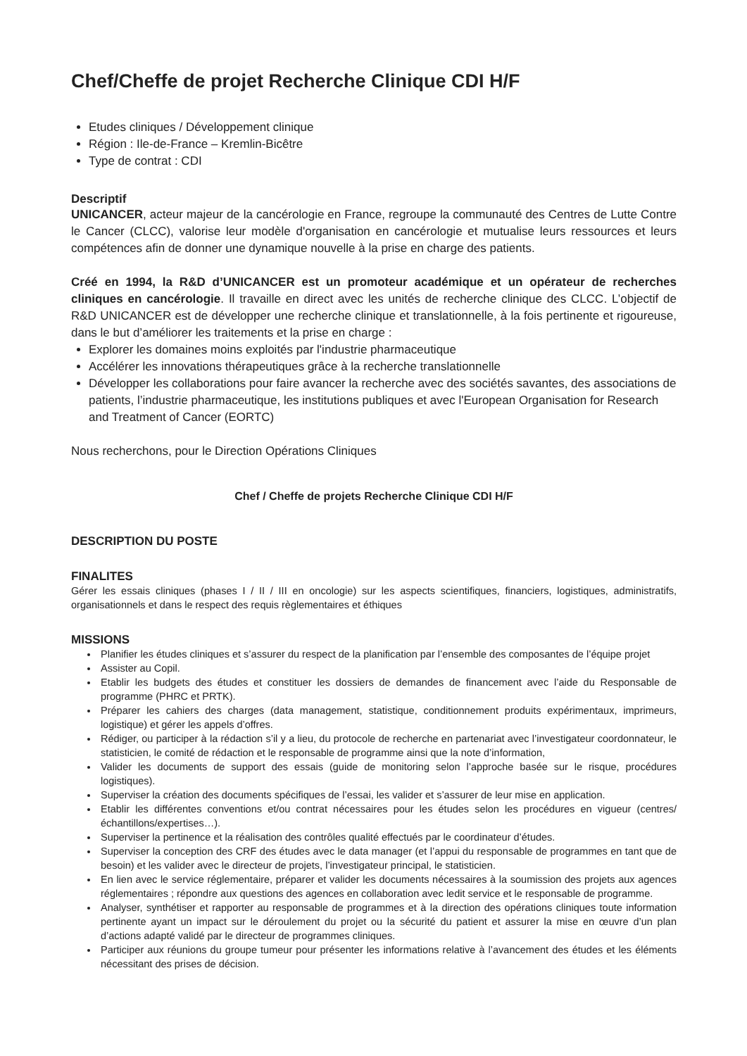Chef/Cheffe de projet Recherche Clinique CDI H/F
Etudes cliniques / Développement clinique
Région : Ile-de-France – Kremlin-Bicêtre
Type de contrat : CDI
Descriptif
UNICANCER, acteur majeur de la cancérologie en France, regroupe la communauté des Centres de Lutte Contre le Cancer (CLCC), valorise leur modèle d'organisation en cancérologie et mutualise leurs ressources et leurs compétences afin de donner une dynamique nouvelle à la prise en charge des patients.
Créé en 1994, la R&D d’UNICANCER est un promoteur académique et un opérateur de recherches cliniques en cancérologie. Il travaille en direct avec les unités de recherche clinique des CLCC. L’objectif de R&D UNICANCER est de développer une recherche clinique et translationnelle, à la fois pertinente et rigoureuse, dans le but d’améliorer les traitements et la prise en charge :
Explorer les domaines moins exploités par l'industrie pharmaceutique
Accélérer les innovations thérapeutiques grâce à la recherche translationnelle
Développer les collaborations pour faire avancer la recherche avec des sociétés savantes, des associations de patients, l’industrie pharmaceutique, les institutions publiques et avec l'European Organisation for Research and Treatment of Cancer (EORTC)
Nous recherchons, pour le Direction Opérations Cliniques
Chef / Cheffe de projets Recherche Clinique CDI H/F
DESCRIPTION DU POSTE
FINALITES
Gérer les essais cliniques (phases I / II / III en oncologie) sur les aspects scientifiques, financiers, logistiques, administratifs, organisationnels et dans le respect des requis règlementaires et éthiques
MISSIONS
Planifier les études cliniques et s’assurer du respect de la planification par l’ensemble des composantes de l’équipe projet
Assister au Copil.
Etablir les budgets des études et constituer les dossiers de demandes de financement avec l’aide du Responsable de programme (PHRC et PRTK).
Préparer les cahiers des charges (data management, statistique, conditionnement produits expérimentaux, imprimeurs, logistique) et gérer les appels d’offres.
Rédiger, ou participer à la rédaction s’il y a lieu, du protocole de recherche en partenariat avec l’investigateur coordonnateur, le statisticien, le comité de rédaction et le responsable de programme ainsi que la note d’information,
Valider les documents de support des essais (guide de monitoring selon l’approche basée sur le risque, procédures logistiques).
Superviser la création des documents spécifiques de l’essai, les valider et s’assurer de leur mise en application.
Etablir les différentes conventions et/ou contrat nécessaires pour les études selon les procédures en vigueur (centres/échantillons/expertises…).
Superviser la pertinence et la réalisation des contrôles qualité effectués par le coordinateur d’études.
Superviser la conception des CRF des études avec le data manager (et l’appui du responsable de programmes en tant que de besoin) et les valider avec le directeur de projets, l’investigateur principal, le statisticien.
En lien avec le service réglementaire, préparer et valider les documents nécessaires à la soumission des projets aux agences réglementaires ; répondre aux questions des agences en collaboration avec ledit service et le responsable de programme.
Analyser, synthétiser et rapporter au responsable de programmes et à la direction des opérations cliniques toute information pertinente ayant un impact sur le déroulement du projet ou la sécurité du patient et assurer la mise en œuvre d’un plan d’actions adapté validé par le directeur de programmes cliniques.
Participer aux réunions du groupe tumeur pour présenter les informations relative à l’avancement des études et les éléments nécessitant des prises de décision.